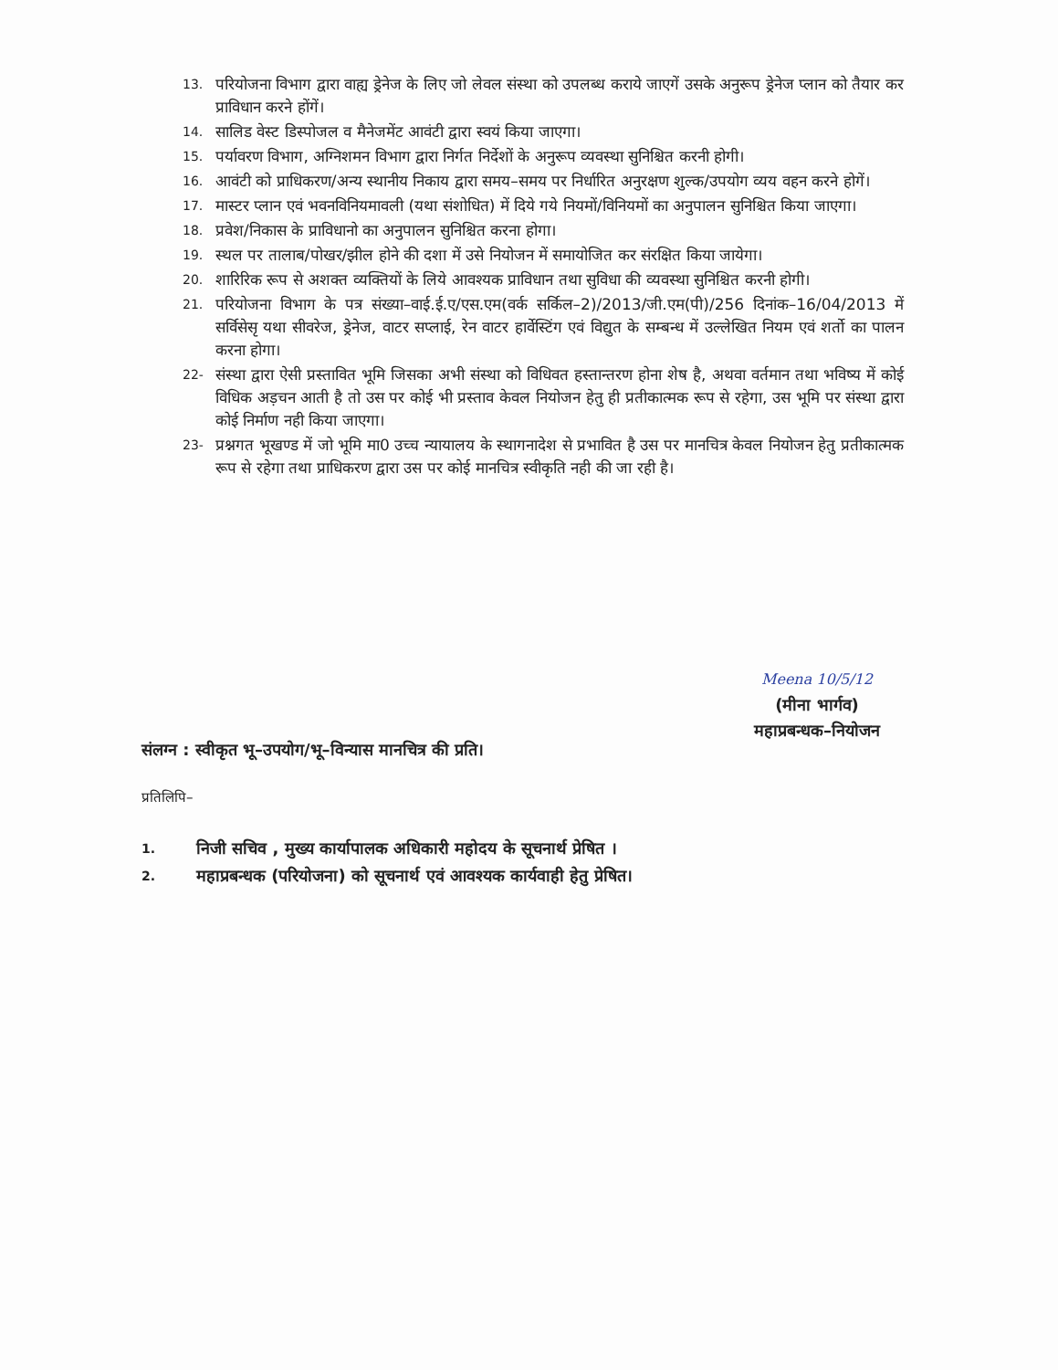13. परियोजना विभाग द्वारा वाह्य ड्रेनेज के लिए जो लेवल संस्था को उपलब्ध कराये जाएगें उसके अनुरूप ड्रेनेज प्लान को तैयार कर प्राविधान करने होंगें।
14. सालिड वेस्ट डिस्पोजल व मैनेजमेंट आवंटी द्वारा स्वयं किया जाएगा।
15. पर्यावरण विभाग, अग्निशमन विभाग द्वारा निर्गत निर्देशों के अनुरूप व्यवस्था सुनिश्चित करनी होगी।
16. आवंटी को प्राधिकरण/अन्य स्थानीय निकाय द्वारा समय–समय पर निर्धारित अनुरक्षण शुल्क/उपयोग व्यय वहन करने होगें।
17. मास्टर प्लान एवं भवनविनियमावली (यथा संशोधित) में दिये गये नियमों/विनियमों का अनुपालन सुनिश्चित किया जाएगा।
18. प्रवेश/निकास के प्राविधानो का अनुपालन सुनिश्चित करना होगा।
19. स्थल पर तालाब/पोखर/झील होने की दशा में उसे नियोजन में समायोजित कर संरक्षित किया जायेगा।
20. शारिरिक रूप से अशक्त व्यक्तियों के लिये आवश्यक प्राविधान तथा सुविधा की व्यवस्था सुनिश्चित करनी होगी।
21. परियोजना विभाग के पत्र संख्या–वाई.ई.ए/एस.एम(वर्क सर्किल–2)/2013/जी.एम(पी)/256 दिनांक–16/04/2013 में सर्विसेसृ यथा सीवरेज, ड्रेनेज, वाटर सप्लाई, रेन वाटर हार्वेस्टिंग एवं विद्युत के सम्बन्ध में उल्लेखित नियम एवं शर्तो का पालन करना होगा।
22- संस्था द्वारा ऐसी प्रस्तावित भूमि जिसका अभी संस्था को विधिवत हस्तान्तरण होना शेष है, अथवा वर्तमान तथा भविष्य में कोई विधिक अड़चन आती है तो उस पर कोई भी प्रस्ताव केवल नियोजन हेतु ही प्रतीकात्मक रूप से रहेगा, उस भूमि पर संस्था द्वारा कोई निर्माण नही किया जाएगा।
23- प्रश्नगत भूखण्ड में जो भूमि मा0 उच्च न्यायालय के स्थागनादेश से प्रभावित है उस पर मानचित्र केवल नियोजन हेतु प्रतीकात्मक रूप से रहेगा तथा प्राधिकरण द्वारा उस पर कोई मानचित्र स्वीकृति नही की जा रही है।
Meena 10/5/12
(मीना भार्गव)
महाप्रबन्धक–नियोजन
संलग्न : स्वीकृत भू–उपयोग/भू–विन्यास मानचित्र की प्रति।
प्रतिलिपि–
1. निजी सचिव , मुख्य कार्यापालक अधिकारी महोदय के सूचनार्थ प्रेषित ।
2. महाप्रबन्धक (परियोजना) को सूचनार्थ एवं आवश्यक कार्यवाही हेतु प्रेषित।